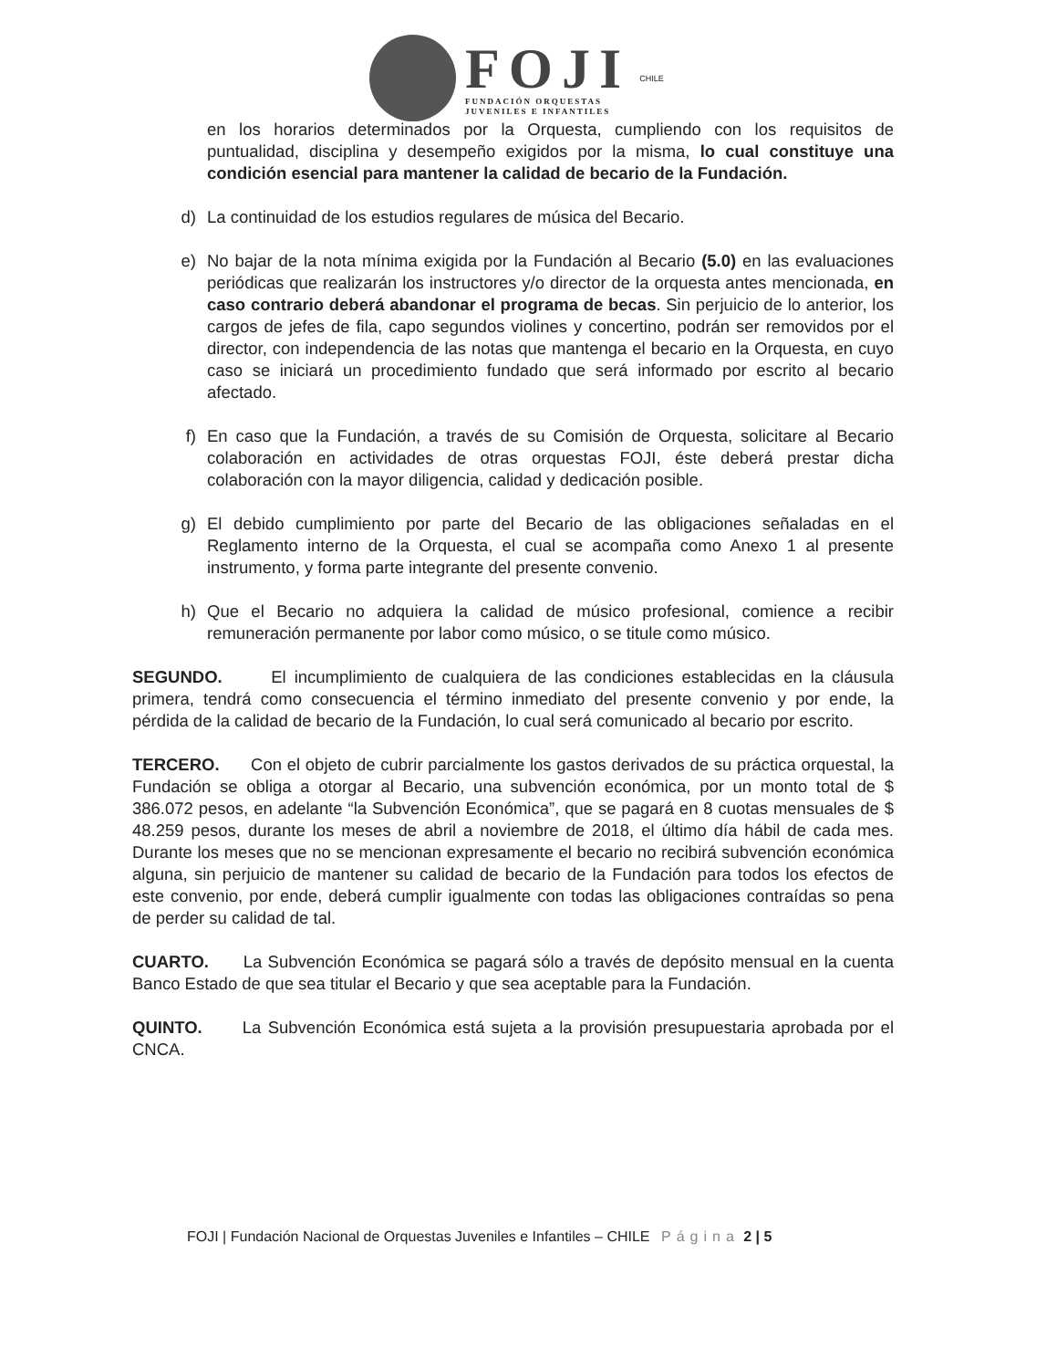FOJI
FUNDACIÓN ORQUESTAS
JUVENILES E INFANTILES
CHILE
en los horarios determinados por la Orquesta, cumpliendo con los requisitos de puntualidad, disciplina y desempeño exigidos por la misma, lo cual constituye una condición esencial para mantener la calidad de becario de la Fundación.
d) La continuidad de los estudios regulares de música del Becario.
e) No bajar de la nota mínima exigida por la Fundación al Becario (5.0) en las evaluaciones periódicas que realizarán los instructores y/o director de la orquesta antes mencionada, en caso contrario deberá abandonar el programa de becas. Sin perjuicio de lo anterior, los cargos de jefes de fila, capo segundos violines y concertino, podrán ser removidos por el director, con independencia de las notas que mantenga el becario en la Orquesta, en cuyo caso se iniciará un procedimiento fundado que será informado por escrito al becario afectado.
f) En caso que la Fundación, a través de su Comisión de Orquesta, solicitare al Becario colaboración en actividades de otras orquestas FOJI, éste deberá prestar dicha colaboración con la mayor diligencia, calidad y dedicación posible.
g) El debido cumplimiento por parte del Becario de las obligaciones señaladas en el Reglamento interno de la Orquesta, el cual se acompaña como Anexo 1 al presente instrumento, y forma parte integrante del presente convenio.
h) Que el Becario no adquiera la calidad de músico profesional, comience a recibir remuneración permanente por labor como músico, o se titule como músico.
SEGUNDO. El incumplimiento de cualquiera de las condiciones establecidas en la cláusula primera, tendrá como consecuencia el término inmediato del presente convenio y por ende, la pérdida de la calidad de becario de la Fundación, lo cual será comunicado al becario por escrito.
TERCERO. Con el objeto de cubrir parcialmente los gastos derivados de su práctica orquestal, la Fundación se obliga a otorgar al Becario, una subvención económica, por un monto total de $ 386.072 pesos, en adelante “la Subvención Económica”, que se pagará en 8 cuotas mensuales de $ 48.259 pesos, durante los meses de abril a noviembre de 2018, el último día hábil de cada mes. Durante los meses que no se mencionan expresamente el becario no recibirá subvención económica alguna, sin perjuicio de mantener su calidad de becario de la Fundación para todos los efectos de este convenio, por ende, deberá cumplir igualmente con todas las obligaciones contraídas so pena de perder su calidad de tal.
CUARTO. La Subvención Económica se pagará sólo a través de depósito mensual en la cuenta Banco Estado de que sea titular el Becario y que sea aceptable para la Fundación.
QUINTO. La Subvención Económica está sujeta a la provisión presupuestaria aprobada por el CNCA.
FOJI | Fundación Nacional de Orquestas Juveniles e Infantiles – CHILE Página 2 | 5